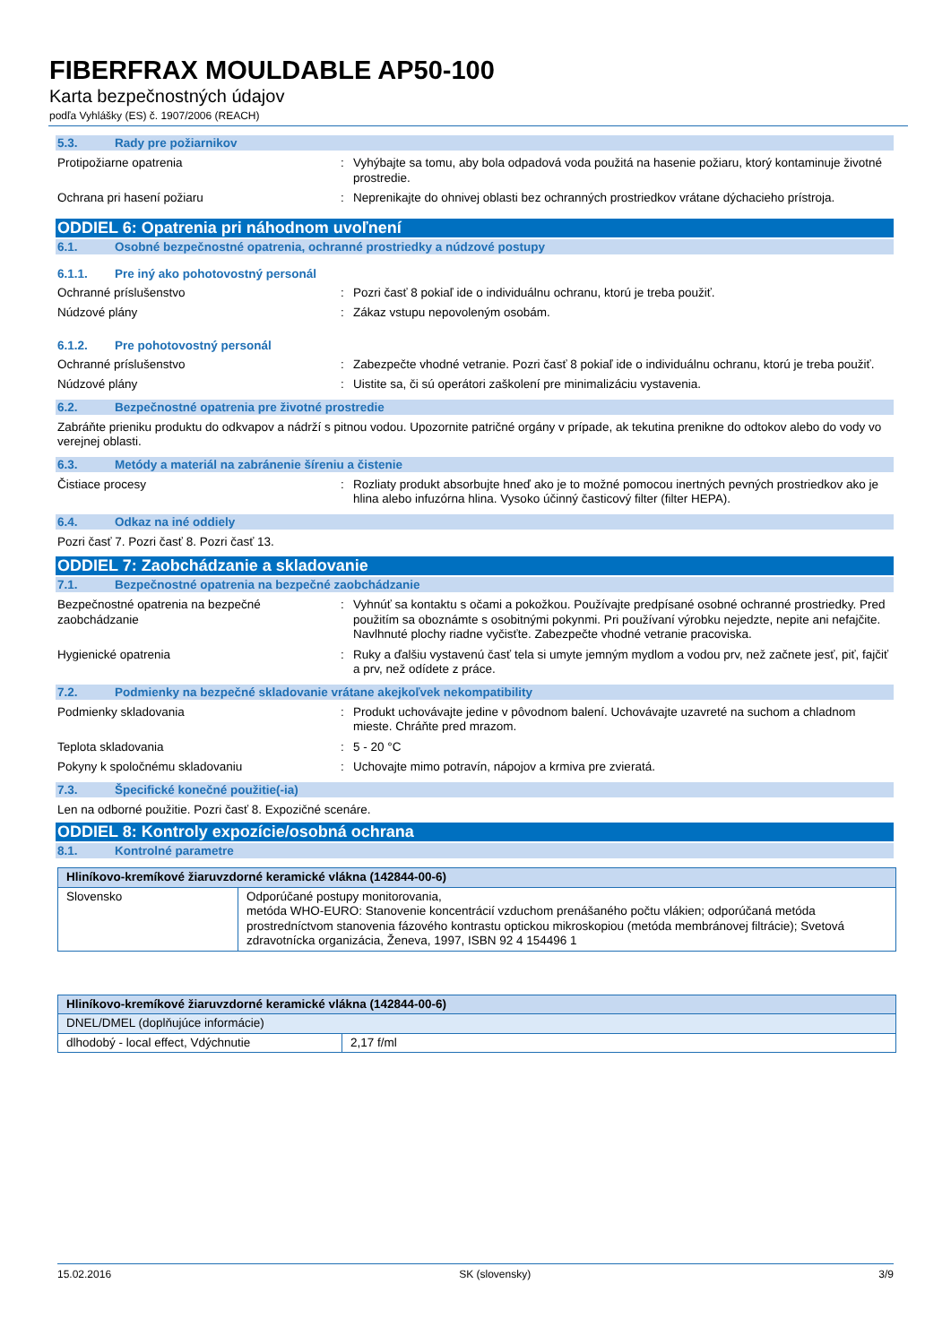FIBERFRAX MOULDABLE AP50-100
Karta bezpečnostných údajov
podľa Vyhlášky (ES) č. 1907/2006 (REACH)
5.3. Rady pre požiarnikov
Protipožiarne opatrenia : Vyhýbajte sa tomu, aby bola odpadová voda použitá na hasenie požiaru, ktorý kontaminuje životné prostredie.
Ochrana pri hasení požiaru : Neprenikajte do ohnivej oblasti bez ochranných prostriedkov vrátane dýchacieho prístroja.
ODDIEL 6: Opatrenia pri náhodnom uvoľnení
6.1. Osobné bezpečnostné opatrenia, ochranné prostriedky a núdzové postupy
6.1.1. Pre iný ako pohotovostný personál
Ochranné príslušenstvo : Pozri časť 8 pokiaľ ide o individuálnu ochranu, ktorú je treba použiť.
Núdzové plány : Zákaz vstupu nepovoleným osobám.
6.1.2. Pre pohotovostný personál
Ochranné príslušenstvo : Zabezpečte vhodné vetranie. Pozri časť 8 pokiaľ ide o individuálnu ochranu, ktorú je treba použiť.
Núdzové plány : Uistite sa, či sú operátori zaškolení pre minimalizáciu vystavenia.
6.2. Bezpečnostné opatrenia pre životné prostredie
Zabráňte prieniku produktu do odkvapov a nádrží s pitnou vodou. Upozornite patričné orgány v prípade, ak tekutina prenikne do odtokov alebo do vody vo verejnej oblasti.
6.3. Metódy a materiál na zabránenie šíreniu a čistenie
Čistiace procesy : Rozliaty produkt absorbujte hneď ako je to možné pomocou inertných pevných prostriedkov ako je hlina alebo infuzórna hlina. Vysoko účinný časticový filter (filter HEPA).
6.4. Odkaz na iné oddiely
Pozri časť 7. Pozri časť 8. Pozri časť 13.
ODDIEL 7: Zaobchádzanie a skladovanie
7.1. Bezpečnostné opatrenia na bezpečné zaobchádzanie
Bezpečnostné opatrenia na bezpečné zaobchádzanie
: Vyhnúť sa kontaktu s očami a pokožkou. Používajte predpísané osobné ochranné prostriedky. Pred použitím sa oboznámte s osobitnými pokynmi. Pri používaní výrobku nejedzte, nepite ani nefajčite. Navlhnuté plochy riadne vyčisťte. Zabezpečte vhodné vetranie pracoviska.
Hygienické opatrenia : Ruky a ďalšiu vystavenú časť tela si umyte jemným mydlom a vodou prv, než začnete jesť, piť, fajčiť a prv, než odídete z práce.
7.2. Podmienky na bezpečné skladovanie vrátane akejkoľvek nekompatibility
Podmienky skladovania : Produkt uchovávajte jedine v pôvodnom balení. Uchovávajte uzavreté na suchom a chladnom mieste. Chráňte pred mrazom.
Teplota skladovania : 5 - 20 °C
Pokyny k spoločnému skladovaniu : Uchovajte mimo potravín, nápojov a krmiva pre zvieratá.
7.3. Špecifické konečné použitie(-ia)
Len na odborné použitie. Pozri časť 8. Expozičné scenáre.
ODDIEL 8: Kontroly expozície/osobná ochrana
8.1. Kontrolné parametre
| Hliníkovo-kremíkové žiaruvzdorné keramické vlákna (142844-00-6) | |
| --- | --- |
| Slovensko | Odporúčané postupy monitorovania, metóda WHO-EURO: Stanovenie koncentrácií vzduchom prenášaného počtu vlákien; odporúčaná metóda prostredníctvom stanovenia fázového kontrastu optickou mikroskopiou (metóda membránovej filtrácie); Svetová zdravotnícka organizácia, Ženeva, 1997, ISBN 92 4 154496 1 |
| Hliníkovo-kremíkové žiaruvzdorné keramické vlákna (142844-00-6) | |
| --- | --- |
| DNEL/DMEL (doplňujúce informácie) | |
| dlhodobý - local effect, Vdýchnutie | 2,17 f/ml |
15.02.2016 SK (slovensky) 3/9